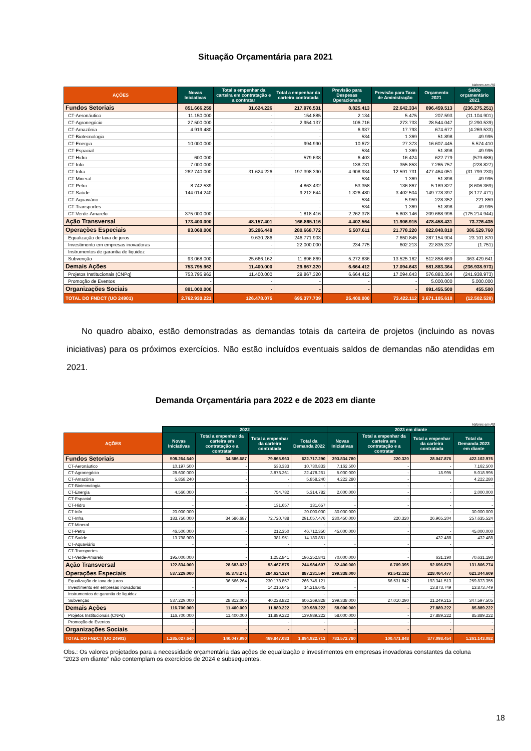Situação Orçamentária para 2021
Valores em R$
| AÇÕES | Novas Iniciativas | Total a empenhar da carteira em contratação e a contratar | Total a empenhar da carteira contratada | Previsão para Despesas Operacionais | Previsão para Taxa de Aministração | Orçamento 2021 | Saldo orçamentário 2021 |
| --- | --- | --- | --- | --- | --- | --- | --- |
| Fundos Setoriais | 851.666.259 | 31.624.226 | 217.976.531 | 8.825.413 | 22.642.334 | 896.459.513 | (236.275.251) |
| CT-Aeronáutico | 11.150.000 | - | 154.885 | 2.134 | 5.475 | 207.593 | (11.104.901) |
| CT-Agronegócio | 27.500.000 | - | 2.954.137 | 106.716 | 273.733 | 28.544.047 | (2.290.539) |
| CT-Amazônia | 4.919.480 | - | - | 6.937 | 17.793 | 674.677 | (4.269.533) |
| CT-Biotecnologia | - | - | - | 534 | 1.369 | 51.898 | 49.995 |
| CT-Energia | 10.000.000 | - | 994.990 | 10.672 | 27.373 | 16.607.445 | 5.574.410 |
| CT-Espacial | - | - | - | 534 | 1.369 | 51.898 | 49.995 |
| CT-Hidro | 600.000 | - | 579.638 | 6.403 | 16.424 | 622.779 | (579.686) |
| CT-Info | 7.000.000 | - | - | 138.731 | 355.853 | 7.265.757 | (228.827) |
| CT-Infra | 262.740.000 | 31.624.226 | 197.398.390 | 4.908.934 | 12.591.731 | 477.464.051 | (31.799.230) |
| CT-Mineral | - | - | - | 534 | 1.369 | 51.898 | 49.995 |
| CT-Petro | 8.742.539 | - | 4.863.432 | 53.358 | 136.867 | 5.189.827 | (8.606.369) |
| CT-Saúde | 144.014.240 | - | 9.212.644 | 1.326.480 | 3.402.504 | 149.778.397 | (8.177.471) |
| CT-Aquaviário | - | - | - | 534 | 5.959 | 228.352 | 221.859 |
| CT-Transportes | - | - | - | 534 | 1.369 | 51.898 | 49.995 |
| CT-Verde-Amarelo | 375.000.000 | - | 1.818.416 | 2.262.378 | 5.803.146 | 209.668.996 | (175.214.944) |
| Ação Transversal | 173.400.000 | 48.157.401 | 166.865.116 | 4.402.564 | 11.906.915 | 478.458.431 | 73.726.435 |
| Operações Especiais | 93.068.000 | 35.296.448 | 280.668.772 | 5.507.611 | 21.778.220 | 822.848.810 | 386.529.760 |
| Equalização de taxa de juros | - | 9.630.286 | 246.771.903 | - | 7.650.845 | 287.154.904 | 23.101.870 |
| Investimento em empresas inovadoras | - | - | 22.000.000 | 234.775 | 602.213 | 22.835.237 | (1.751) |
| Instrumentos de garantia de liquidez | - | - | - | - | - | - | - |
| Subvenção | 93.068.000 | 25.666.162 | 11.896.869 | 5.272.836 | 13.525.162 | 512.858.669 | 363.429.641 |
| Demais Ações | 753.795.962 | 11.400.000 | 29.867.320 | 6.664.412 | 17.094.643 | 581.883.364 | (236.938.973) |
| Projetos Institucionais (CNPq) | 753.795.962 | 11.400.000 | 29.867.320 | 6.664.412 | 17.094.643 | 576.883.364 | (241.938.973) |
| Promoção de Eventos | - | - | - | - | - | 5.000.000 | 5.000.000 |
| Organizações Sociais | 891.000.000 | - | - | - | - | 891.455.500 | 455.500 |
| TOTAL DO FNDCT (UO 24901) | 2.762.930.221 | 126.478.075 | 695.377.739 | 25.400.000 | 73.422.112 | 3.671.105.618 | (12.502.529) |
No quadro abaixo, estão demonstradas as demandas totais da carteira de projetos (incluindo as novas iniciativas) para os próximos exercícios. Não estão incluídos eventuais saldos de demandas não atendidas em 2021.
Demanda Orçamentária para 2022 e de 2023 em diante
Valores em R$
| | 2022 | | | | 2023 em diante | | | |
| AÇÕES | Novas Iniciativas | Total a empenhar da carteira em contratação e a contratar | Total a empenhar da carteira contratada | Total da Demanda 2022 | Novas Iniciativas | Total a empenhar da carteira em contratação e a contratar | Total a empenhar da carteira contratada | Total da Demanda 2023 em diante |
| Fundos Setoriais | 508.264.640 | 34.586.687 | 79.865.963 | 622.717.290 | 393.834.780 | 220.320 | 28.047.876 | 422.102.976 |
| CT-Aeronáutico | 10.197.500 | - | 533.333 | 10.730.833 | 7.162.500 | - | - | 7.162.500 |
| CT-Agronegócio | 28.600.000 | - | 3.878.261 | 32.478.261 | 5.000.000 | - | 18.995 | 5.018.995 |
| CT-Amazônia | 5.858.240 | - | - | 5.858.240 | 4.222.280 | - | - | 4.222.280 |
| CT-Biotecnologia | - | - | - | - | - | - | - | - |
| CT-Energia | 4.560.000 | - | 754.782 | 5.314.782 | 2.000.000 | - | - | 2.000.000 |
| CT-Espacial | - | - | - | - | - | - | - | - |
| CT-Hidro | - | - | 131.657 | 131.657 | - | - | - | - |
| CT-Info | 20.000.000 | - | - | 20.000.000 | 30.000.000 | - | - | 30.000.000 |
| CT-Infra | 183.750.000 | 34.586.687 | 72.720.788 | 291.057.476 | 230.450.000 | 220.320 | 26.965.204 | 257.635.524 |
| CT-Mineral | - | - | - | - | - | - | - | - |
| CT-Petro | 46.500.000 | - | 212.350 | 46.712.350 | 45.000.000 | - | - | 45.000.000 |
| CT-Saúde | 13.798.900 | - | 381.951 | 14.180.851 | - | - | 432.488 | 432.488 |
| CT-Aquaviário | - | - | - | - | - | - | - | - |
| CT-Transportes | - | - | - | - | - | - | - | - |
| CT-Verde-Amarelo | 195.000.000 | - | 1.252.841 | 196.252.841 | 70.000.000 | - | 631.190 | 70.631.190 |
| Ação Transversal | 122.834.000 | 28.683.032 | 93.467.575 | 244.984.607 | 32.400.000 | 6.709.395 | 92.696.879 | 131.806.274 |
| Operações Especiais | 537.229.000 | 65.378.271 | 284.624.324 | 887.231.594 | 299.338.000 | 93.542.132 | 228.464.477 | 621.344.609 |
| Equalização de taxa de juros | - | 36.566.264 | 230.178.857 | 266.745.121 | - | 66.531.842 | 193.341.513 | 259.873.355 |
| Investimento em empresas inovadoras | - | - | 14.216.645 | 14.216.645 | - | - | 13.873.749 | 13.873.749 |
| Instrumentos de garantia de liquidez | - | - | - | - | - | - | - | - |
| Subvenção | 537.229.000 | 28.812.006 | 40.228.822 | 606.269.828 | 299.338.000 | 27.010.290 | 21.249.215 | 347.597.505 |
| Demais Ações | 116.700.000 | 11.400.000 | 11.889.222 | 139.989.222 | 58.000.000 | - | 27.889.222 | 85.889.222 |
| Projetos Institucionais (CNPq) | 116.700.000 | 11.400.000 | 11.889.222 | 139.989.222 | 58.000.000 | - | 27.889.222 | 85.889.222 |
| Promoção de Eventos | - | - | - | - | - | - | - | - |
| Organizações Sociais | - | - | - | - | - | - | - | - |
| TOTAL DO FNDCT (UO 24901) | 1.285.027.640 | 140.047.990 | 469.847.083 | 1.894.922.713 | 783.572.780 | 100.471.848 | 377.098.454 | 1.261.143.082 |
Obs.: Os valores projetados para a necessidade orçamentária das ações de equalização e investimentos em empresas inovadoras constantes da coluna “2023 em diante” não contemplam os exercícios de 2024 e subsequentes.
18